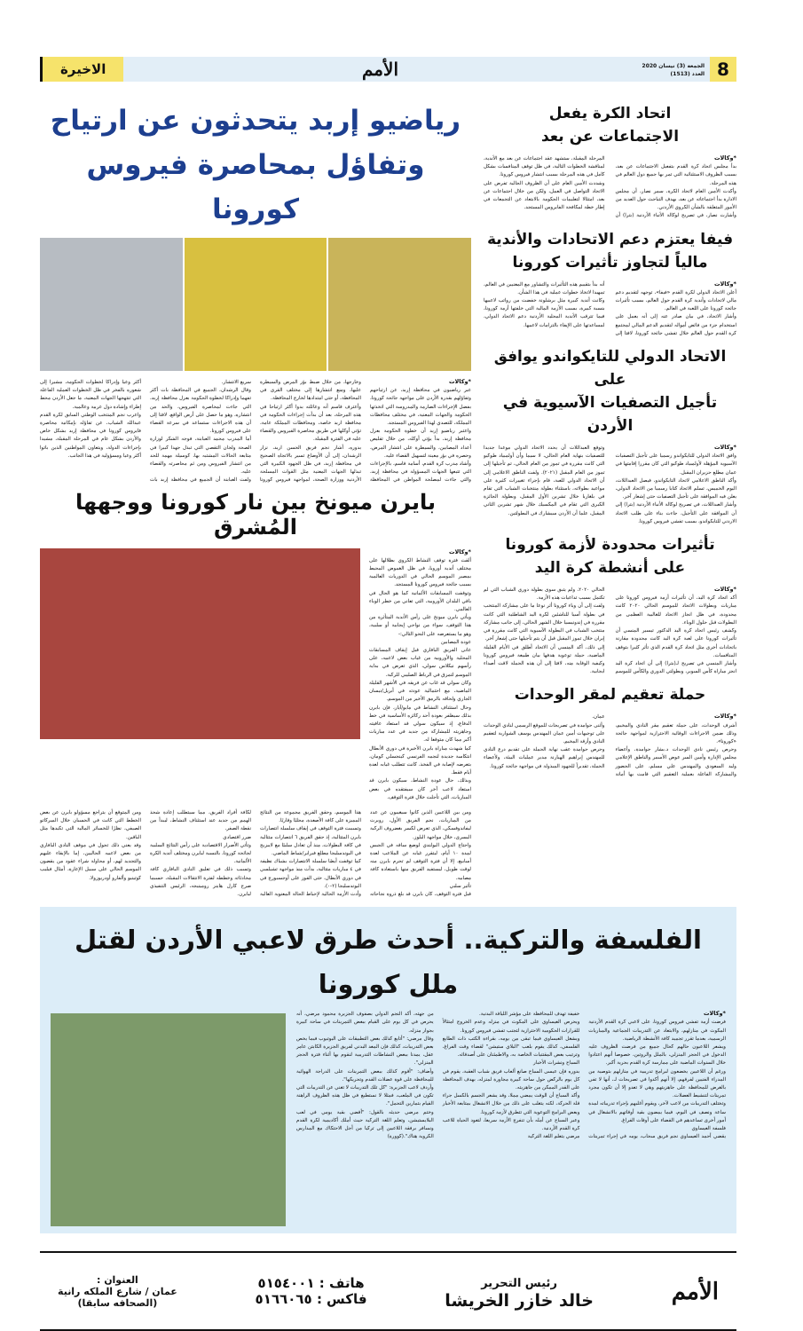8
الجمعة (3) نيسان 2020
العدد (1513)
الأمم
الاخيرة
اتحاد الكرة يفعل
الاجتماعات عن بعد
*وكالات
بدأ مجلس اتحاد كرة القدم بتفعيل الاجتماعات عن بعد، بسبب الظروف الاستثنائية التي تمر بها جميع دول العالم في هذه المرحلة.
وأكدت الأمين العام لاتحاد الكرة، سمر نصار، أن مجلس الادارة بدأ اجتماعاته عن بعد، بهدف التباحث حول العديد من الأمور المتعلقة بالشأن الكروي الأردني.
وأشارت نصار، في تصريح لوكالة الأنباء الأردنية (بترا) أن المرحلة المقبلة، ستشهد عقد اجتماعات عن بعد مع الأندية، لمناقشة الخطوات التالية، في ظل توقف المنافسات بشكل كامل في هذه المرحلة بسبب انتشار فيروس كورونا.
وشددت الأمين العام على أن الظروف الحالية تفرض على الاتحاد التواصل في العمل، ولكن من خلال اجتماعات عن بعد، امتثالا لتعليمات الحكومة بالابتعاد عن التجمعات في إطار خطة لمكافحة الفايروس المستجد.
فيفا يعتزم دعم الاتحادات والأندية
مالياً لتجاوز تأثيرات كورونا
*وكالات
أعلن الاتحاد الدولي لكرة القدم «فيفا»، توجهه لتقديم دعم مالي لاتحادات وأندية كرة القدم حول العالم، بسبب تأثيرات جائحة كورونا على اللعبة في العالم.
وأشار الاتحاد، في بيان صادر عنه إلى أنه يعمل على استخدام جزء من فائض أمواله لتقديم الدعم المالي لمجتمع كرة القدم حول العالم خلال تفشي جائحة كورونا، لافتا إلى أنه بدأ بتقييم هذه التأثيرات والتشاور مع المعنيين في العالم، تمهيدا لاتخاذ خطوات عملية في هذا الشأن.
وكانت أندية كبيرة مثل برشلونة خفضت من رواتب لاعبيها بنسبة كبيرة، بسبب الأزمة المالية التي خلفتها أزمة كورونا، فيما تترقب الأندية المحلية الأردنية دعم الاتحاد الدولي، لمساعدتها على الإيفاء بالتزامات لاعبيها.
الاتحاد الدولي للتايكواندو يوافق على
تأجيل التصفيات الآسيوية في الأردن
*وكالات
وافق الاتحاد الدولي للتايكواندو رسميا على تأجيل التصفيات الآسيوية المؤهلة لأولمبياد طوكيو التي كان مقررا إقامتها في عمان مطلع حزيران المقبل.
وأكد الناطق الاعلامي لاتحاد التايكواندو، فيصل العبداللات، اليوم الخميس، تسلم الاتحاد كتابا رسميا من الاتحاد الدولي، يعلن فيه الموافقة على تأجيل التصفيات حتى إشعار آخر.
وأشار العبداللات، في تصريح لوكالة الأنباء الأردنية (بترا) إلى أن الموافقة على التأجيل، جاءت بناء على طلب الاتحاد الاردني للتايكواندو، بسبب تفشي فيروس كورونا.
وتوقع العبداللات أن يحدد الاتحاد الدولي موعدا جديدا للتصفيات بنهاية العام الحالي، لا سيما وأن أولمبياد طوكيو التي كانت مقررة في تموز من العام الحالي، تم تأجيلها إلى تموز من العام المقبل (٢٠٢١). ولفت الناطق الاعلامي إلى أن الاتحاد الدولي للعبة، قام بإجراء تغييرات كثيرة على مواعيد بطولاته، باستثناء بطولة منتخبات الشباب التي تقام في بلغاريا خلال تشرين الأول المقبل، وبطولة الجائزة الكبرى التي تقام في المكسيك خلال شهر تشرين الثاني المقبل، علما أن الأردن سيشارك في البطولتين.
تأثيرات محدودة لأزمة كورونا
على أنشطة كرة اليد
*وكالات
أكد اتحاد كرة اليد، أن تأثيرات أزمة فيروس كورونا على مباريات وبطولات الاتحاد للموسم الحالي ٢٠٢٠ كانت محدودة، في ظل انجاز الاتحاد للغالبية العظمى من البطولات قبل حلول الوباء.
وكشف رئيس اتحاد كرة اليد الدكتور تيسير المنسي أن تأثيرات كورونا على لعبة كرة اليد كانت محدودة مقارنة باتحادات أخرى مثل اتحاد كرة القدم الذي تأثر كثيرا بتوقف المنافسات.
وأشار المنسي في تصريح لـ(بترا) إلى أن اتحاد كرة اليد انجز مباراة كأس السوبر، وبطولتي الدوري والكأس للموسم الحالي ٢٠٢٠، ولم يتبق سوى بطولة دوري الشباب التي لم تكتمل بسبب تداعيات هذه الأزمة.
ولفت إلى أن وباء كورونا أثر نوعا ما على مشاركة المنتخب في بطولة آسيا للناشئين لكرة اليد الشاطئية التي كانت مقررة في إندونيسيا خلال الشهر الحالي، إلى جانب مشاركة منتخب الشباب في البطولة الآسيوية التي كانت مقررة في إيران خلال تموز المقبل قبل أن يتم تأجيلها حتى إشعار آخر.
إلى ذلك، أكد المنسي أن الاتحاد أطلق في الأيام القليلة الماضية، حملة توعوية هدفها بيان طبيعة فيروس كورونا وكيفية الوقاية منه، لافتا إلى أن هذه الحملة لاقت أصداء ايجابية.
حملة تعقيم لمقر الوحدات
*وكالات
أشرف الوحدات، على حملة تعقيم مقر النادي والمخيم، وذلك ضمن الاجراءات الوقائية الاحترازية لمواجهة جائحة «كورونا».
وحرص رئيس نادي الوحدات د.بشار حوامدة، وأعضاء مجلس الإدارة وأمين السر عوض الأسمر والناطق الإعلامي وليد السعودي والمهندس علي مسلم، على الحضور والمشاركة الفاعلة بعملية التعقيم التي قامت بها أمانة عمان.
وأثنى حوامدة في تصريحات للموقع الرسمي لنادي الوحدات على توجيهات أمين عمان المهندس يوسف الشواربة لتعقيم النادي وأزقة المخيم.
وحرص حوامدة عقب نهاية الحملة على تقديم درع النادي للمهندس إبراهيم الهبارنة مدير عمليات البيئة، ولأعضاء الحملة، تقديراً للجهود المبذولة في مواجهة جائحة كورونا.
رياضيو إربد يتحدثون عن ارتياح
وتفاؤل بمحاصرة فيروس كورونا
*وكالات
عبر رياضيون في محافظة إربد، عن ارتياحهم وتفاؤلهم بقدرة الأردن على مواجهة جائحة كورونا، بفضل الإجراءات الصارمة والمدروسة التي اتخذتها الحكومة والجهات المعنية، في مختلف محافظات المملكة، للتصدي لهذا الفيروس المستجد.
واعتبر رياضيو إربد أن خطوة الحكومة بعزل محافظة إربد، بدأ يؤتي أوكله، من خلال تقليص أعداد المصابين، والسيطرة على انتشار المرض، وحصره في بؤر معينة لتسهيل القضاء عليه.
وأشاد مدرب كرة القدم، أسامة قاسم، بالإجراءات التي تتبعها الجهات المسؤولة في محافظة إربد، والتي جاءت لمصلحة المواطن في المحافظة وخارجها، من خلال ضبط بؤر المرض والسيطرة عليها، ومنع انتشارها إلى مختلف القرى في المحافظة، أو حتى امتدادها لخارج المحافظة.
وأعترف قاسم أنه وعائلته بدوا أكثر ارتياحا في هذه المرحلة، بعد أن بدأت إجراءات الحكومة في محافظة اربد خاصة، ومحافظات المملكة عامة، تؤتي أوكلها في طريق محاصرة الفيروس والقضاء عليه في الفترة المقبلة.
بدوره، أشار نجم فريق الحسن اربد، نزار الرشدان، إلى أن الأوضاع تسير بالاتجاه الصحيح في محافظة إربد، في ظل الجهود الكبيرة التي تبذلها الجهات المعنية مثل القوات المسلحة الأردنية ووزارة الصحة، لمواجهة فيروس كورونا سريع الانتشار.
وقال الرشدان، الجميع في المحافظة بات أكثر تفهما وإدراكا لخطوة الحكومة بعزل محافظة إربد، التي جاءت لمحاصرة الفيروس، والحد من انتشاره، وهو ما حصل على أرض الواقع، لافتا إلى أن هذه الاجراءات ستساعد في سرعة القضاء على فيروس كورونا.
أما المدرب محمد العبابنة، فوجه الشكر لوزارة الصحة ولجان التقصي التي تبذل جهدا كبيرا في متابعة الحالات المشتبه بها، كوسيلة مهمة للحد من انتشار الفيروس ومن ثم محاصرته والقضاء عليه.
ولفت العبابنة أن الجميع في محافظة إربد بات أكثر وعيا وإدراكا لخطوات الحكومة، مشيرا إلى شعوره بالفخر في ظل الخطوات العملية الفاعلة التي تنتهجها الجهات المعنية، ما جعل الأردن محط إطراء وإشادة دول عربية وعالمية.
واعرب نجم المنتخب الوطني السابق لكرة القدم عبدالله الشياب، عن تفاؤله بإمكانية محاصرة فايروس كورونا في محافظة إربد بشكل خاص والأردن بشكل عام في المرحلة المقبلة، مشيدا بإجراءات الدولة، وبتعاون المواطنين الذين باتوا أكثر وعيا ومسؤولية في هذا الجانب.
بايرن ميونخ بين نار كورونا ووجهها المُشرق
*وكالات
ألقت فترة توقف النشاط الكروي بظلالها على مختلف أندية أوروبا، في ظل الغموض المحيط بمصير الموسم الحالي في الدوريات العالمية بسبب جائحة فيروس كورونا المستجد.
وتوقفت المسابقات الألمانية كما هو الحال في باقي البلدان الأوروبية، التي تعاني من خطر الوباء العالمي.
ويأتي بايرن ميونخ على رأس الأندية المتأثرة من هذا التوقف، سواء من نواحي إيجابية أو سلبية، وهو ما يستعرضه على النحو التالي:-
عودة المصابين
عانى الفريق البافاري قبل إيقاف المسابقات المحلية والأوروبية من غياب بعض لاعبيه، على رأسهم نيكلاس سولي، الذي تعرض في بداية الموسم لتمزق في الرباط الصليبي للركبة.
وكان سولي قد غاب عن فريقه في الأشهر القليلة الماضية، مع احتمالية عودته في أبريل/نيسان الجاري ولحاقه بالرمق الأخير من الموسم.
وحال استئناف النشاط في مايو/آيار، فإن بايرن بذلك سيظفر بعودة أحد ركائزه الأساسية في خط الدفاع، إذ سيكون سولي قد استعاد عافيته وجاهزيته للمشاركة من جديد في عدد مباريات أكبر مما كان متوقعا له.
كما شهدت مباراة بايرن الأخيرة في دوري الأبطال انتكاسة جديدة لنجمه الفرنسي كينجسلي كومان، بتعرضه لإصابة في الفخذ، كانت تتطلب غيابه لعدة أيام فقط.
وبذلك، حال عودة النشاط، سيكون بايرن قد استعاد لاعب آخر كان سيفتقده في بعض المباريات، التي تأجلت خلال فترة التوقف.
ومن بين اللاعبين الذين كانوا سيغيبون عن عدد من المباريات، نجم الفريق الأول، روبرت ليفاندوفسكي، الذي تعرض لكسر بغضروف الركبة اليسرى، خلال مواجهة البلوز.
واحتاج الدولي البولندي لوضع ساقه في الجبس لمدة ١٠ أيام، ليتقرر غيابه عن الملاعب لعدة أسابيع، إلا أن فترة التوقف لم تحرم بايرن منه لوقت طويل، ليستفيد الفريق منها باستعادة كافة مصابيه.
تأثير سلبي
قبل فترة التوقف، كان بايرن قد بلغ ذروة نجاحاته هذا الموسم، وحقق الفريق مجموعة من النتائج المميزة على كافة الأصعدة، محليًا وقاريًا.
وتسببت فترة التوقف في إيقاف سلسلة انتصارات بايرن المتتالية، إذ حقق الفريق ٦ انتصارات متتالية في كافة البطولات، منذ أن تعادل سلبيًا مع لايبزيج في البوندسليجا مطلع فبراير/شباط الماضي.
كما توقفت أيضًا سلسلة الانتصارات بشباك نظيفة في ٤ مباريات متتالية، بدأت منذ مواجهة تشيلسي في دوري الأبطال، حتى الفوز على أوجسبورج في البوندسليجا (٢-٠).
وأدت الأزمة الحالية لإحباط الحالة المعنوية العالية لكافة أفراد الفريق، مما سيتطلب إعادة شحذ الهمم من جديد عند استئناف النشاط، ليبدأ من نقطة الصفر.
ضرر اقتصادي
وتأتي الأضرار الاقتصادية على رأس النتائج السلبية لجائحة كورونا، بالنسبة لبايرن ومختلف أندية الكرة الألمانية.
وتسبب ذلك في تعليق النادي البافاري كافة محادثاته وخططه لفترة الانتقالات المقبلة، حسبما صرح كارل هاينز رومينيجه، الرئيس التنفيذي لبايرن.
ومن المتوقع أن يتراجع مسؤولو بايرن عن بعض الخطط التي كانت في الحسبان خلال الميركاتو الصيفي، نظرًا للخسائر المالية التي تكبدها مثل الباقين.
وقد يعني ذلك تحول في موقف النادي البافاري من بعض لاعبيه الحاليين، إما بالإبقاء عليهم والتجديد لهم، أو محاولة شراء عقود من يقضون الموسم الحالي على سبيل الإعارة، أمثال فيليب كوتينيو وألفارو أودريوزولا.
الفلسفة والتركية.. أحدث طرق لاعبي الأردن لقتل ملل كورونا
*وكالات
فرضت أزمة تفشي فيروس كورونا، على لاعبي كرة القدم الأردنية المكوث في منازلهم، والابتعاد عن التدريبات الجماعية والمباريات الرسمية، بعدما تقرر تجميد كافة الأنشطة الرياضية.
ويشعر اللاعبون حالهم كحال جميع من فرضت الظروف عليه الدخول في الحجر المنزلي، بالملل والروتين، خصوصا أنهم اعتادوا خلال السنوات الماضية على ممارسة كرة القدم بحرية أكبر.
ورغم أن اللاعبين يخضعون لبرامج تدريبية في منازلهم بتوصية من المدراء الفنيين لفرقهم، إلا أنهم أكدوا في تصريحات لـ، أنها لا تفي بالغرض للمحافظة على جاهزيتهم وهي لا تعدو إلا أن تكون مجرد تمرينات لتنشيط العضلات.
وتختلف التدريبات من لاعب لآخر، ويقوم أغلبهم بإجراء تدريباته لمدة ساعة ونصف في اليوم، فيما يمضون بقية أوقاتهم بالانشغال في أمور أخرى تساعدهم في القضاء على أوقات الفراغ.
فلسفة العيساوي
يقضي أحمد العيساوي نجم فريق سحاب، يومه في إجراء تمرينات خفيفة تهدف للمحافظة على مؤشر اللياقة البدنية.
ويحرص العيساوي على المكوث في منزله وعدم الخروج امتثالاً للقرارات الحكومية الاحترازية لتجنب تفشي فيروس كورونا.
ويشغل العيساوي فيما تبقى من يومه، بقراءة الكتب ذات الطابع الفلسفي، كذلك يقوم بلعب "البلاي ستيشن" لقضاء وقت الفراغ، وترتيب بعض المقتنيات الخاصة به، والاطمئنان على أصدقائه.
السباح ونشرات الأخبار
بدوره فإن عيسى السباح صانع ألعاب فريق شباب العقبة، يقوم في كل يوم بالركض حول ساحة كبيرة مجاورة لمنزله، بهدف المحافظة على القدر الممكن من جاهزيته.
وأكد السباح أن الوقت يمضي مملا، وقد يشعر الجسم بالكسل جراء قلة الحركة، لكنه يتغلب على ذلك من خلال الانشغال بمتابعة الأخبار وبعض البرامج التوعوية التي تتطرق لأزمة كورونا.
وعبر السباح عن أمله بأن تنفرج الأزمة سريعا، لتعود الحياة للاعب كرة القدم الأردنية.
مرضي يتعلم اللغة التركية
من جهته، أكد النجم الدولي بصفوف الجزيرة محمود مرضي، أنه يحرص في كل يوم على القيام ببعض التمرينات في ساحة كبيرة بجوار منزله.
وقال مرضي: "أتابع كذلك بعض التطبيقات على اليوتيوب فيما يخص بعض التدريبات، كذلك فإن المعد البدني لفريق الجزيرة الكابتن عامر عقل، يمدنا ببعض النشاطات التدريبية لنقوم بها أثناء فترة الحجر المنزلي".
وأضاف: "أقوم كذلك ببعض التمرينات على الدراجة الهوائية للمحافظة على قوة عضلات القدم وتحريكها".
وأردف لاعب الجزيرة: "كل تلك التدريبات لا تغني عن التدريبات التي تكون في الملعب، فمثلا لا نستطيع في ظل هذه الظروف الراهنة القيام بتمارين التحمل".
وختم مرضي حديثه بالقول: "أقضي بقية يومي في لعب البلايستيشن، وتعلم اللغة التركية حيث أملك أكاديمية لكرة القدم ونسافر برفقة اللاعبين إلى تركيا من أجل الاحتكاك مع المدارس الكروية هناك".(كوورة)
الأمم
رئيس التحرير
خالد خازر الخريشا
هاتف : ٥١٥٤٠٠١
فاكس : ٥١٦٦٠٦٥
العنوان :
عمان / شارع الملكه رانية
(الصحافه سابقا)